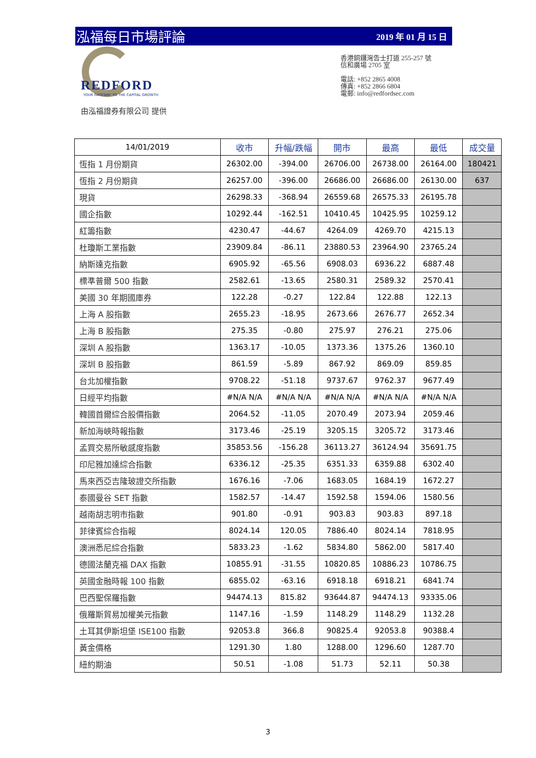泓福每日市場評論 2019 年 01 月 15 日
REDFORD
YOUR GATEWAY TO THE CAPITAL GROWTH
由泓福證券有限公司 提供
香港銅鑼灣告士打道 255-257 號
信和廣場 2705 室
電話: +852 2865 4008
傳真: +852 2866 6804
電郵: info@redfordsec.com
| 14/01/2019 | 收市 | 升幅/跌幅 | 開市 | 最高 | 最低 | 成交量 |
| --- | --- | --- | --- | --- | --- | --- |
| 恆指 1 月份期貨 | 26302.00 | -394.00 | 26706.00 | 26738.00 | 26164.00 | 180421 |
| 恆指 2 月份期貨 | 26257.00 | -396.00 | 26686.00 | 26686.00 | 26130.00 | 637 |
| 現貨 | 26298.33 | -368.94 | 26559.68 | 26575.33 | 26195.78 | |
| 國企指數 | 10292.44 | -162.51 | 10410.45 | 10425.95 | 10259.12 | |
| 紅籌指數 | 4230.47 | -44.67 | 4264.09 | 4269.70 | 4215.13 | |
| 杜瓊斯工業指數 | 23909.84 | -86.11 | 23880.53 | 23964.90 | 23765.24 | |
| 納斯達克指數 | 6905.92 | -65.56 | 6908.03 | 6936.22 | 6887.48 | |
| 標準普爾 500 指數 | 2582.61 | -13.65 | 2580.31 | 2589.32 | 2570.41 | |
| 美國 30 年期國庫券 | 122.28 | -0.27 | 122.84 | 122.88 | 122.13 | |
| 上海 A 股指數 | 2655.23 | -18.95 | 2673.66 | 2676.77 | 2652.34 | |
| 上海 B 股指數 | 275.35 | -0.80 | 275.97 | 276.21 | 275.06 | |
| 深圳 A 股指數 | 1363.17 | -10.05 | 1373.36 | 1375.26 | 1360.10 | |
| 深圳 B 股指數 | 861.59 | -5.89 | 867.92 | 869.09 | 859.85 | |
| 台北加權指數 | 9708.22 | -51.18 | 9737.67 | 9762.37 | 9677.49 | |
| 日經平均指數 | #N/A N/A | #N/A N/A | #N/A N/A | #N/A N/A | #N/A N/A | |
| 韓國首爾綜合股價指數 | 2064.52 | -11.05 | 2070.49 | 2073.94 | 2059.46 | |
| 新加海峽時報指數 | 3173.46 | -25.19 | 3205.15 | 3205.72 | 3173.46 | |
| 孟買交易所敏感度指數 | 35853.56 | -156.28 | 36113.27 | 36124.94 | 35691.75 | |
| 印尼雅加達綜合指數 | 6336.12 | -25.35 | 6351.33 | 6359.88 | 6302.40 | |
| 馬來西亞吉隆玻證交所指數 | 1676.16 | -7.06 | 1683.05 | 1684.19 | 1672.27 | |
| 泰國曼谷 SET 指數 | 1582.57 | -14.47 | 1592.58 | 1594.06 | 1580.56 | |
| 越南胡志明市指數 | 901.80 | -0.91 | 903.83 | 903.83 | 897.18 | |
| 菲律賓綜合指報 | 8024.14 | 120.05 | 7886.40 | 8024.14 | 7818.95 | |
| 澳洲悉尼綜合指數 | 5833.23 | -1.62 | 5834.80 | 5862.00 | 5817.40 | |
| 德國法蘭克福 DAX 指數 | 10855.91 | -31.55 | 10820.85 | 10886.23 | 10786.75 | |
| 英國金融時報 100 指數 | 6855.02 | -63.16 | 6918.18 | 6918.21 | 6841.74 | |
| 巴西聖保羅指數 | 94474.13 | 815.82 | 93644.87 | 94474.13 | 93335.06 | |
| 俄羅斯貿易加權美元指數 | 1147.16 | -1.59 | 1148.29 | 1148.29 | 1132.28 | |
| 土耳其伊斯坦堡 ISE100 指數 | 92053.8 | 366.8 | 90825.4 | 92053.8 | 90388.4 | |
| 黃金價格 | 1291.30 | 1.80 | 1288.00 | 1296.60 | 1287.70 | |
| 紐約期油 | 50.51 | -1.08 | 51.73 | 52.11 | 50.38 | |
3